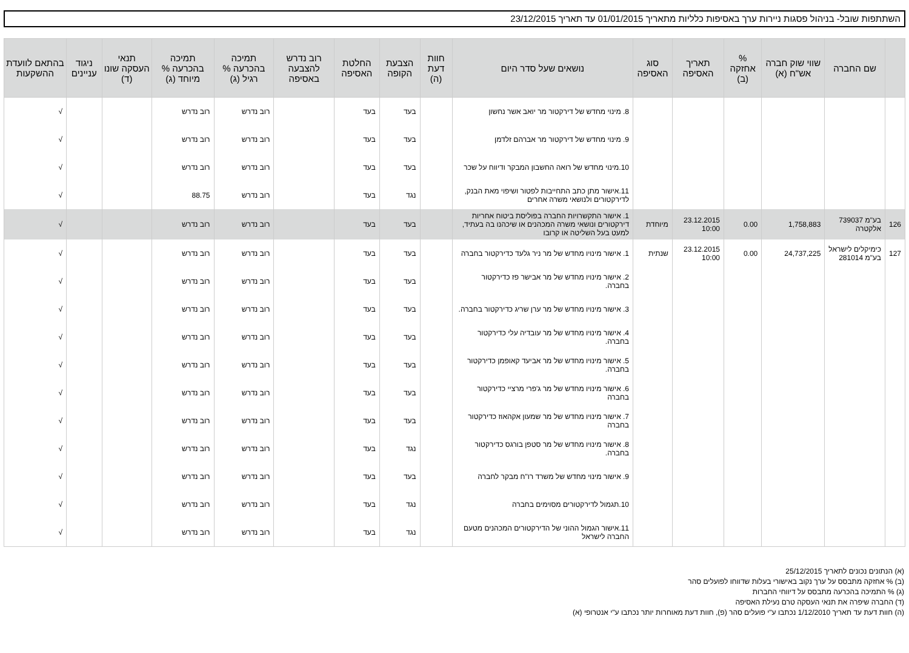השתתפות שובל- בניהול פסגות ניירות ערך באסיפות כלליות מתאריך 01/01/2015 עד תאריך 23/12/2015
| | שם החברה | שווי שוק חברה אש"ח (א) | % אחזקה (ב) | תאריך האסיפה | סוג האסיפה | נושאים שעל סדר היום | חוות דעת (ה) | הצבעת הקופה | החלטת האסיפה | רוב נדרש להצבעה באסיפה | תמיכה בהכרעה % רגיל (ג) | תמיכה בהכרעה % מיוחד (ג) | תנאי העסקה שונו (ד) | ניגוד עניינים | בהתאם לוועדת ההשקעות |
| --- | --- | --- | --- | --- | --- | --- | --- | --- | --- | --- | --- | --- | --- | --- | --- |
| | | | | | | 8. מינוי מחדש של דירקטור מר יואב אשר נחשון | | בעד | בעד | | רוב נדרש | רוב נדרש | | | √ |
| | | | | | | 9. מינוי מחדש של דירקטור מר אברהם זלדמן | | בעד | בעד | | רוב נדרש | רוב נדרש | | | √ |
| | | | | | | 10.מינוי מחדש של רואה החשבון המבקר ודיווח על שכר | | בעד | בעד | | רוב נדרש | רוב נדרש | | | √ |
| | | | | | | 11.אישור מתן כתב התחייבות לפטור ושיפוי מאת הבנק, לדירקטורים ולנושאי משרה אחרים | | נגד | בעד | | רוב נדרש | 88.75 | | | √ |
| 126 | בע"מ 739037 אלקטרה | 1,758,883 | 0.00 | 23.12.2015 10:00 | מיוחדת | 1. אישור התקשרויות החברה בפוליסת ביטוח אחריות דירקטורים ונושאי משרה המכהנים או שיכהנו בה בעתיד, למעט בעל השליטה או קרובו | | בעד | בעד | | רוב נדרש | רוב נדרש | | | √ |
| 127 | כימיקלים לישראל בע"מ 281014 | 24,737,225 | 0.00 | 23.12.2015 10:00 | שנתית | 1. אישור מינויו מחדש של מר ניר גלעד כדירקטור בחברה | | בעד | בעד | | רוב נדרש | רוב נדרש | | | √ |
| | | | | | | 2. אישור מינויו מחדש של מר אבישר פז כדירקטור בחברה. | | בעד | בעד | | רוב נדרש | רוב נדרש | | | √ |
| | | | | | | 3. אישור מינויו מחדש של מר ערן שריג כדירקטור בחברה. | | בעד | בעד | | רוב נדרש | רוב נדרש | | | √ |
| | | | | | | 4. אישור מינויו מחדש של מר עובדיה עלי כדירקטור בחברה. | | בעד | בעד | | רוב נדרש | רוב נדרש | | | √ |
| | | | | | | 5. אישור מינויו מחדש של מר אביעד קאופמן כדירקטור בחברה. | | בעד | בעד | | רוב נדרש | רוב נדרש | | | √ |
| | | | | | | 6. אישור מינויו מחדש של מר ג'פרי מרציי כדירקטור בחברה | | בעד | בעד | | רוב נדרש | רוב נדרש | | | √ |
| | | | | | | 7. אישור מינויו מחדש של מר שמעון אקהאוז כדירקטור בחברה | | בעד | בעד | | רוב נדרש | רוב נדרש | | | √ |
| | | | | | | 8. אישור מינויו מחדש של מר סטפן בורגס כדירקטור בחברה. | | נגד | בעד | | רוב נדרש | רוב נדרש | | | √ |
| | | | | | | 9. אישור מינוי מחדש של משרד רו"ח מבקר לחברה | | בעד | בעד | | רוב נדרש | רוב נדרש | | | √ |
| | | | | | | 10.תגמול לדירקטורים מסוימים בחברה | | נגד | בעד | | רוב נדרש | רוב נדרש | | | √ |
| | | | | | | 11.אישור הגמול ההוני של הדירקטורים המכהנים מטעם החברה לישראל | | נגד | בעד | | רוב נדרש | רוב נדרש | | | √ |
(א) הנתונים נכונים לתאריך 25/12/2015
(ב) % אחזקה מתבסס על ערך נקוב באישורי בעלות שדווחו לפועלים סהר
(ג) % התמיכה בהכרעה מתבסס על דיווחי החברות
(ד) החברה שיפרה את תנאי העסקה טרם נעילת האסיפה
(ה) חוות דעת עד תאריך 1/12/2010 נכתבו ע"י פועלים סהר (פ), חוות דעת מאוחרות יותר נכתבו ע"י אנטרופי (א)